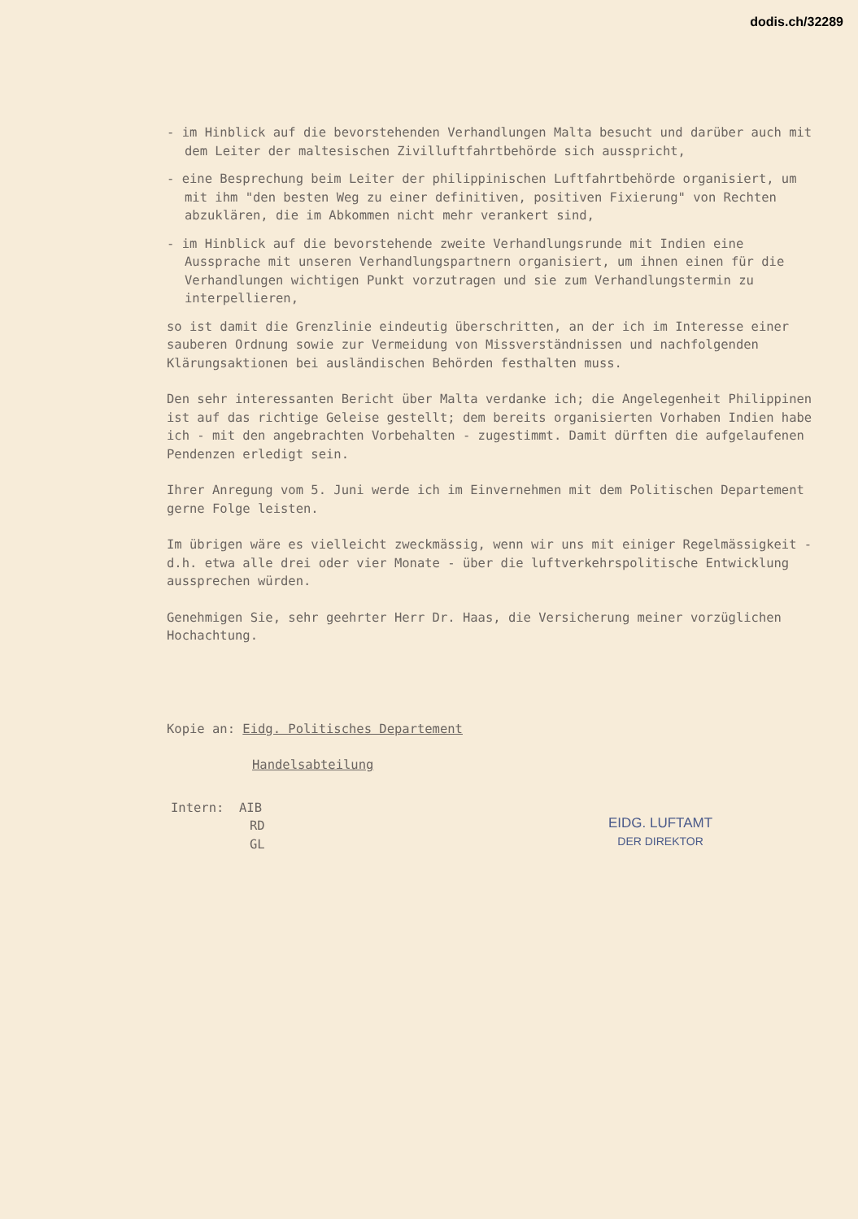dodis.ch/32289
- im Hinblick auf die bevorstehenden Verhandlungen Malta besucht und darüber auch mit dem Leiter der maltesischen Zivilluftfahrtbehörde sich ausspricht,
- eine Besprechung beim Leiter der philippinischen Luftfahrtbehörde organisiert, um mit ihm "den besten Weg zu einer definitiven, positiven Fixierung" von Rechten abzuklären, die im Abkommen nicht mehr verankert sind,
- im Hinblick auf die bevorstehende zweite Verhandlungsrunde mit Indien eine Aussprache mit unseren Verhandlungspartnern organisiert, um ihnen einen für die Verhandlungen wichtigen Punkt vorzutragen und sie zum Verhandlungstermin zu interpellieren,
so ist damit die Grenzlinie eindeutig überschritten, an der ich im Interesse einer sauberen Ordnung sowie zur Vermeidung von Missverständnissen und nachfolgenden Klärungsaktionen bei ausländischen Behörden festhalten muss.
Den sehr interessanten Bericht über Malta verdanke ich; die Angelegenheit Philippinen ist auf das richtige Geleise gestellt; dem bereits organisierten Vorhaben Indien habe ich - mit den angebrachten Vorbehalten - zugestimmt. Damit dürften die aufgelaufenen Pendenzen erledigt sein.
Ihrer Anregung vom 5. Juni werde ich im Einvernehmen mit dem Politischen Departement gerne Folge leisten.
Im übrigen wäre es vielleicht zweckmässig, wenn wir uns mit einiger Regelmässigkeit - d.h. etwa alle drei oder vier Monate - über die luftverkehrspolitische Entwicklung aussprechen würden.
Genehmigen Sie, sehr geehrter Herr Dr. Haas, die Versicherung meiner vorzüglichen Hochachtung.
Kopie an: Eidg. Politisches Departement
Handelsabteilung
Intern: AIB
RD
GL
EIDG. LUFTAMT
DER DIREKTOR